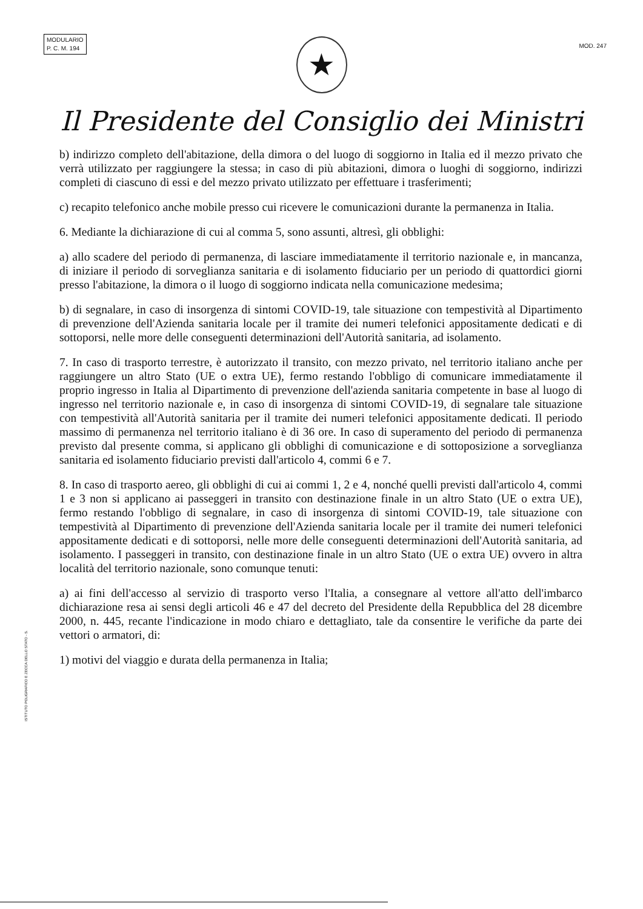MODULARIO
P. C. M. 194
MOD. 247
★
Il Presidente del Consiglio dei Ministri
b) indirizzo completo dell'abitazione, della dimora o del luogo di soggiorno in Italia ed il mezzo privato che verrà utilizzato per raggiungere la stessa; in caso di più abitazioni, dimora o luoghi di soggiorno, indirizzi completi di ciascuno di essi e del mezzo privato utilizzato per effettuare i trasferimenti;
c) recapito telefonico anche mobile presso cui ricevere le comunicazioni durante la permanenza in Italia.
6. Mediante la dichiarazione di cui al comma 5, sono assunti, altresì, gli obblighi:
a) allo scadere del periodo di permanenza, di lasciare immediatamente il territorio nazionale e, in mancanza, di iniziare il periodo di sorveglianza sanitaria e di isolamento fiduciario per un periodo di quattordici giorni presso l'abitazione, la dimora o il luogo di soggiorno indicata nella comunicazione medesima;
b) di segnalare, in caso di insorgenza di sintomi COVID-19, tale situazione con tempestività al Dipartimento di prevenzione dell'Azienda sanitaria locale per il tramite dei numeri telefonici appositamente dedicati e di sottoporsi, nelle more delle conseguenti determinazioni dell'Autorità sanitaria, ad isolamento.
7. In caso di trasporto terrestre, è autorizzato il transito, con mezzo privato, nel territorio italiano anche per raggiungere un altro Stato (UE o extra UE), fermo restando l'obbligo di comunicare immediatamente il proprio ingresso in Italia al Dipartimento di prevenzione dell'azienda sanitaria competente in base al luogo di ingresso nel territorio nazionale e, in caso di insorgenza di sintomi COVID-19, di segnalare tale situazione con tempestività all'Autorità sanitaria per il tramite dei numeri telefonici appositamente dedicati. Il periodo massimo di permanenza nel territorio italiano è di 36 ore. In caso di superamento del periodo di permanenza previsto dal presente comma, si applicano gli obblighi di comunicazione e di sottoposizione a sorveglianza sanitaria ed isolamento fiduciario previsti dall'articolo 4, commi 6 e 7.
8. In caso di trasporto aereo, gli obblighi di cui ai commi 1, 2 e 4, nonché quelli previsti dall'articolo 4, commi 1 e 3 non si applicano ai passeggeri in transito con destinazione finale in un altro Stato (UE o extra UE), fermo restando l'obbligo di segnalare, in caso di insorgenza di sintomi COVID-19, tale situazione con tempestività al Dipartimento di prevenzione dell'Azienda sanitaria locale per il tramite dei numeri telefonici appositamente dedicati e di sottoporsi, nelle more delle conseguenti determinazioni dell'Autorità sanitaria, ad isolamento. I passeggeri in transito, con destinazione finale in un altro Stato (UE o extra UE) ovvero in altra località del territorio nazionale, sono comunque tenuti:
a) ai fini dell'accesso al servizio di trasporto verso l'Italia, a consegnare al vettore all'atto dell'imbarco dichiarazione resa ai sensi degli articoli 46 e 47 del decreto del Presidente della Repubblica del 28 dicembre 2000, n. 445, recante l'indicazione in modo chiaro e dettagliato, tale da consentire le verifiche da parte dei vettori o armatori, di:
1) motivi del viaggio e durata della permanenza in Italia;
ISTITUTO POLIGRAFICO E ZECCA DELLO STATO - S.